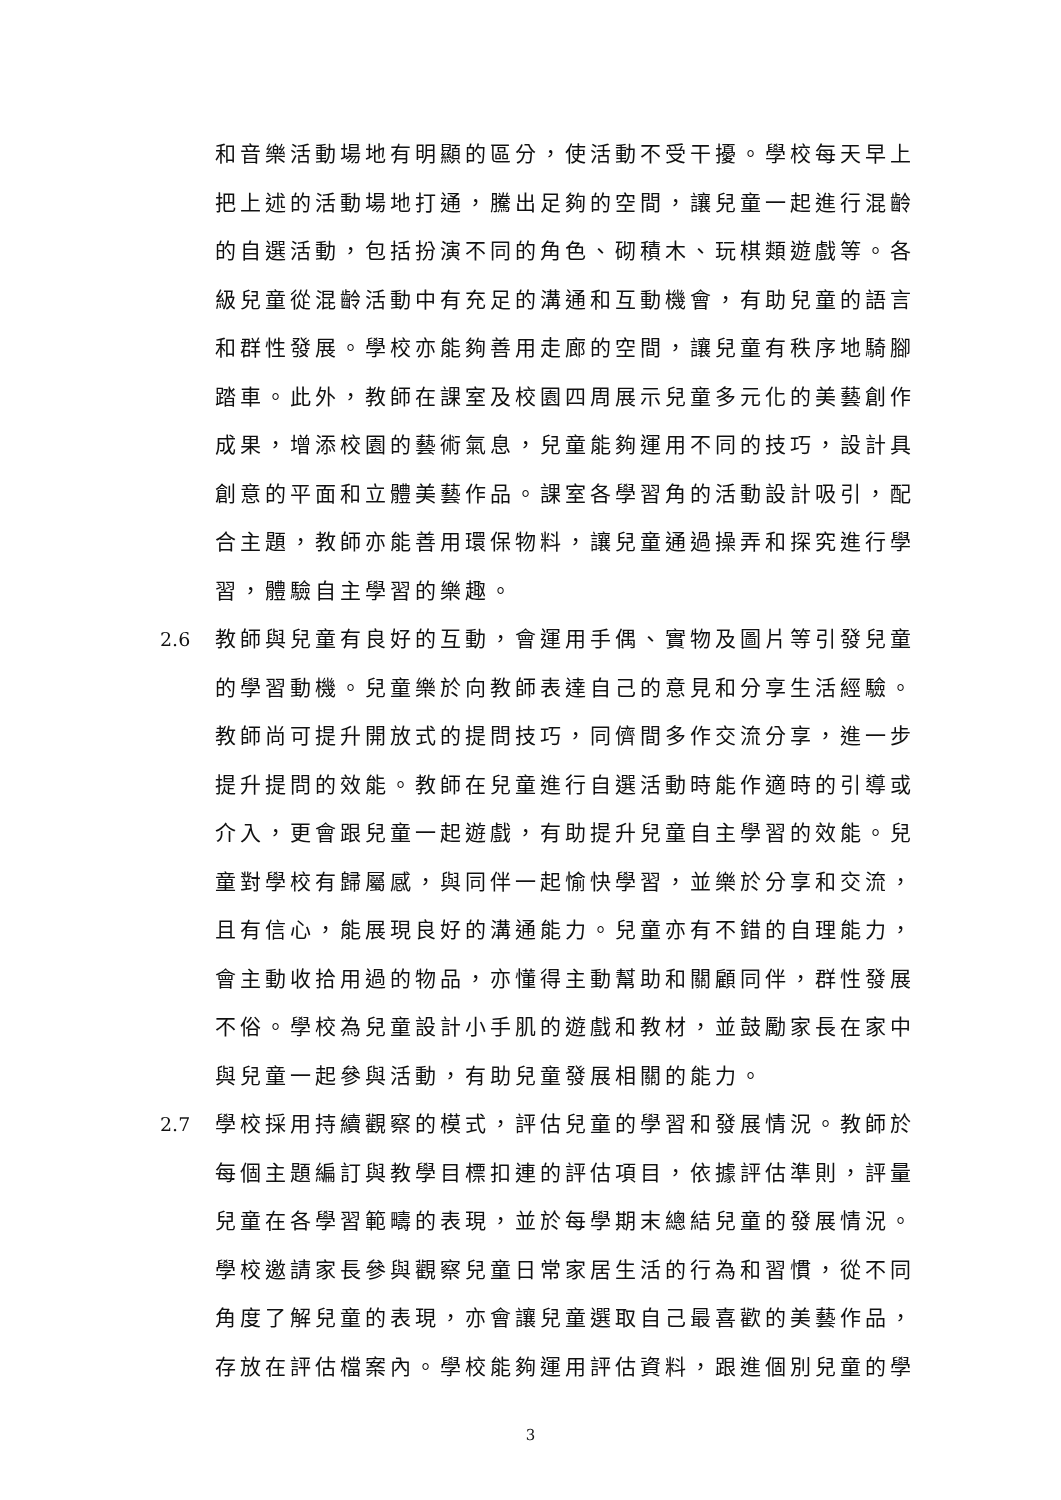和音樂活動場地有明顯的區分，使活動不受干擾。學校每天早上把上述的活動場地打通，騰出足夠的空間，讓兒童一起進行混齡的自選活動，包括扮演不同的角色、砌積木、玩棋類遊戲等。各級兒童從混齡活動中有充足的溝通和互動機會，有助兒童的語言和群性發展。學校亦能夠善用走廊的空間，讓兒童有秩序地騎腳踏車。此外，教師在課室及校園四周展示兒童多元化的美藝創作成果，增添校園的藝術氣息，兒童能夠運用不同的技巧，設計具創意的平面和立體美藝作品。課室各學習角的活動設計吸引，配合主題，教師亦能善用環保物料，讓兒童通過操弄和探究進行學習，體驗自主學習的樂趣。
2.6 教師與兒童有良好的互動，會運用手偶、實物及圖片等引發兒童的學習動機。兒童樂於向教師表達自己的意見和分享生活經驗。教師尚可提升開放式的提問技巧，同儕間多作交流分享，進一步提升提問的效能。教師在兒童進行自選活動時能作適時的引導或介入，更會跟兒童一起遊戲，有助提升兒童自主學習的效能。兒童對學校有歸屬感，與同伴一起愉快學習，並樂於分享和交流，且有信心，能展現良好的溝通能力。兒童亦有不錯的自理能力，會主動收拾用過的物品，亦懂得主動幫助和關顧同伴，群性發展不俗。學校為兒童設計小手肌的遊戲和教材，並鼓勵家長在家中與兒童一起參與活動，有助兒童發展相關的能力。
2.7 學校採用持續觀察的模式，評估兒童的學習和發展情況。教師於每個主題編訂與教學目標扣連的評估項目，依據評估準則，評量兒童在各學習範疇的表現，並於每學期末總結兒童的發展情況。學校邀請家長參與觀察兒童日常家居生活的行為和習慣，從不同角度了解兒童的表現，亦會讓兒童選取自己最喜歡的美藝作品，存放在評估檔案內。學校能夠運用評估資料，跟進個別兒童的學
3